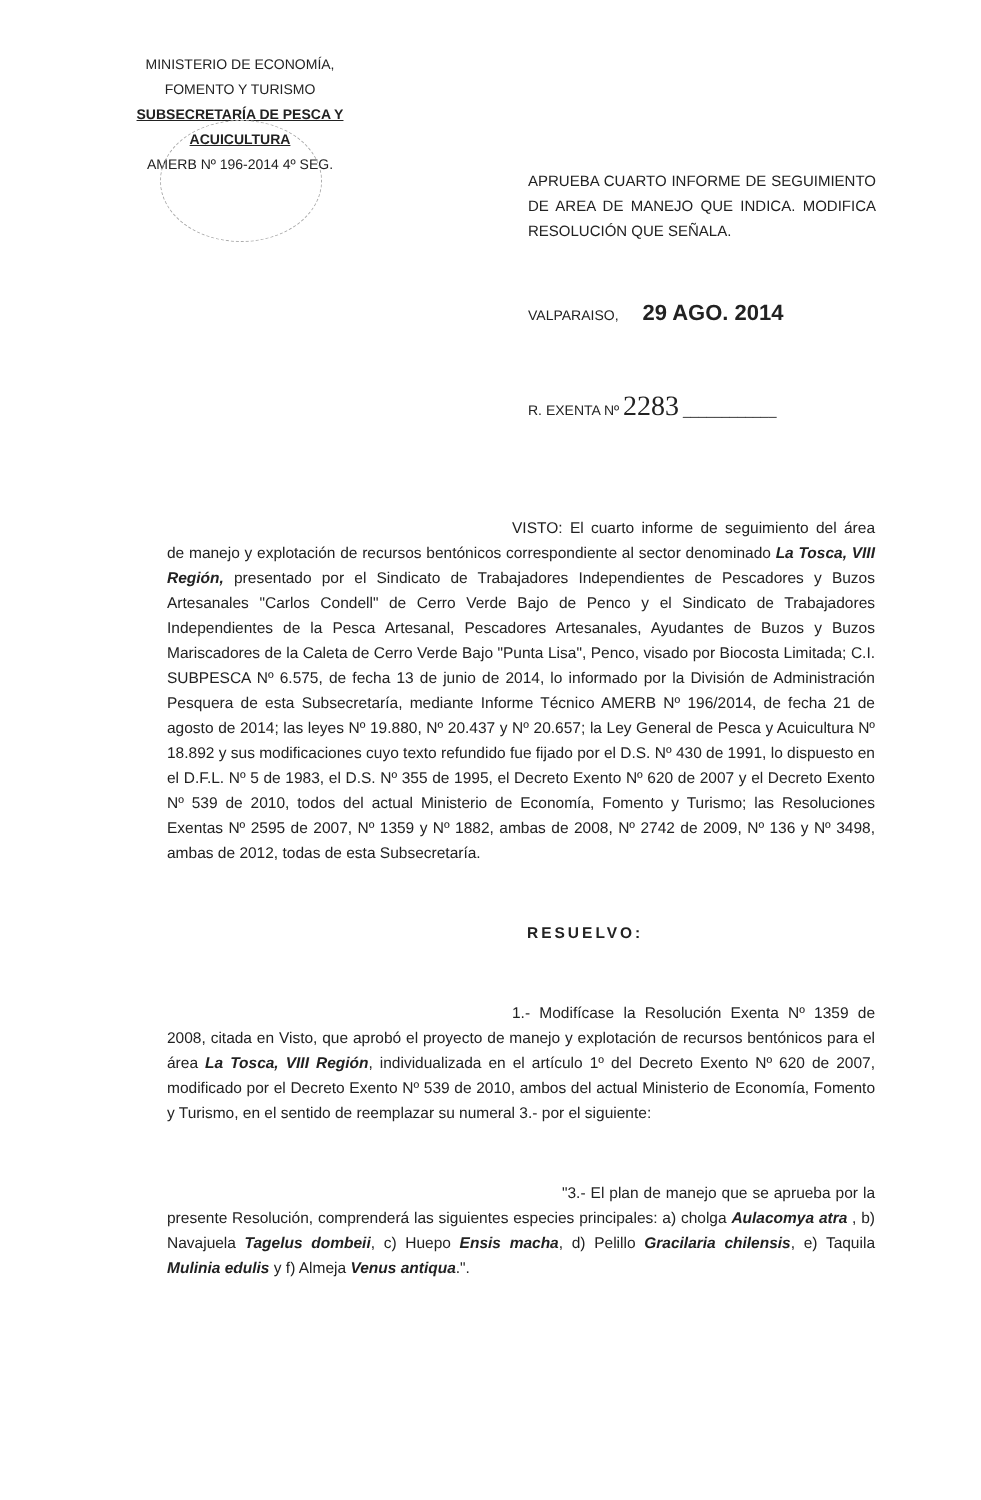MINISTERIO DE ECONOMÍA,
FOMENTO Y TURISMO
SUBSECRETARÍA DE PESCA Y ACUICULTURA
AMERB Nº 196-2014 4º SEG.
APRUEBA CUARTO INFORME DE SEGUIMIENTO DE AREA DE MANEJO QUE INDICA. MODIFICA RESOLUCIÓN QUE SEÑALA.
VALPARAISO, 29 AGO. 2014
R. EXENTA Nº 2283 ____________
VISTO: El cuarto informe de seguimiento del área de manejo y explotación de recursos bentónicos correspondiente al sector denominado La Tosca, VIII Región, presentado por el Sindicato de Trabajadores Independientes de Pescadores y Buzos Artesanales "Carlos Condell" de Cerro Verde Bajo de Penco y el Sindicato de Trabajadores Independientes de la Pesca Artesanal, Pescadores Artesanales, Ayudantes de Buzos y Buzos Mariscadores de la Caleta de Cerro Verde Bajo "Punta Lisa", Penco, visado por Biocosta Limitada; C.I. SUBPESCA Nº 6.575, de fecha 13 de junio de 2014, lo informado por la División de Administración Pesquera de esta Subsecretaría, mediante Informe Técnico AMERB Nº 196/2014, de fecha 21 de agosto de 2014; las leyes Nº 19.880, Nº 20.437 y Nº 20.657; la Ley General de Pesca y Acuicultura Nº 18.892 y sus modificaciones cuyo texto refundido fue fijado por el D.S. Nº 430 de 1991, lo dispuesto en el D.F.L. Nº 5 de 1983, el D.S. Nº 355 de 1995, el Decreto Exento Nº 620 de 2007 y el Decreto Exento Nº 539 de 2010, todos del actual Ministerio de Economía, Fomento y Turismo; las Resoluciones Exentas Nº 2595 de 2007, Nº 1359 y Nº 1882, ambas de 2008, Nº 2742 de 2009, Nº 136 y Nº 3498, ambas de 2012, todas de esta Subsecretaría.
RESUELVO:
1.- Modifícase la Resolución Exenta Nº 1359 de 2008, citada en Visto, que aprobó el proyecto de manejo y explotación de recursos bentónicos para el área La Tosca, VIII Región, individualizada en el artículo 1º del Decreto Exento Nº 620 de 2007, modificado por el Decreto Exento Nº 539 de 2010, ambos del actual Ministerio de Economía, Fomento y Turismo, en el sentido de reemplazar su numeral 3.- por el siguiente:
"3.- El plan de manejo que se aprueba por la presente Resolución, comprenderá las siguientes especies principales: a) cholga Aulacomya atra , b) Navajuela Tagelus dombeii, c) Huepo Ensis macha, d) Pelillo Gracilaria chilensis, e) Taquila Mulinia edulis y f) Almeja Venus antiqua.".